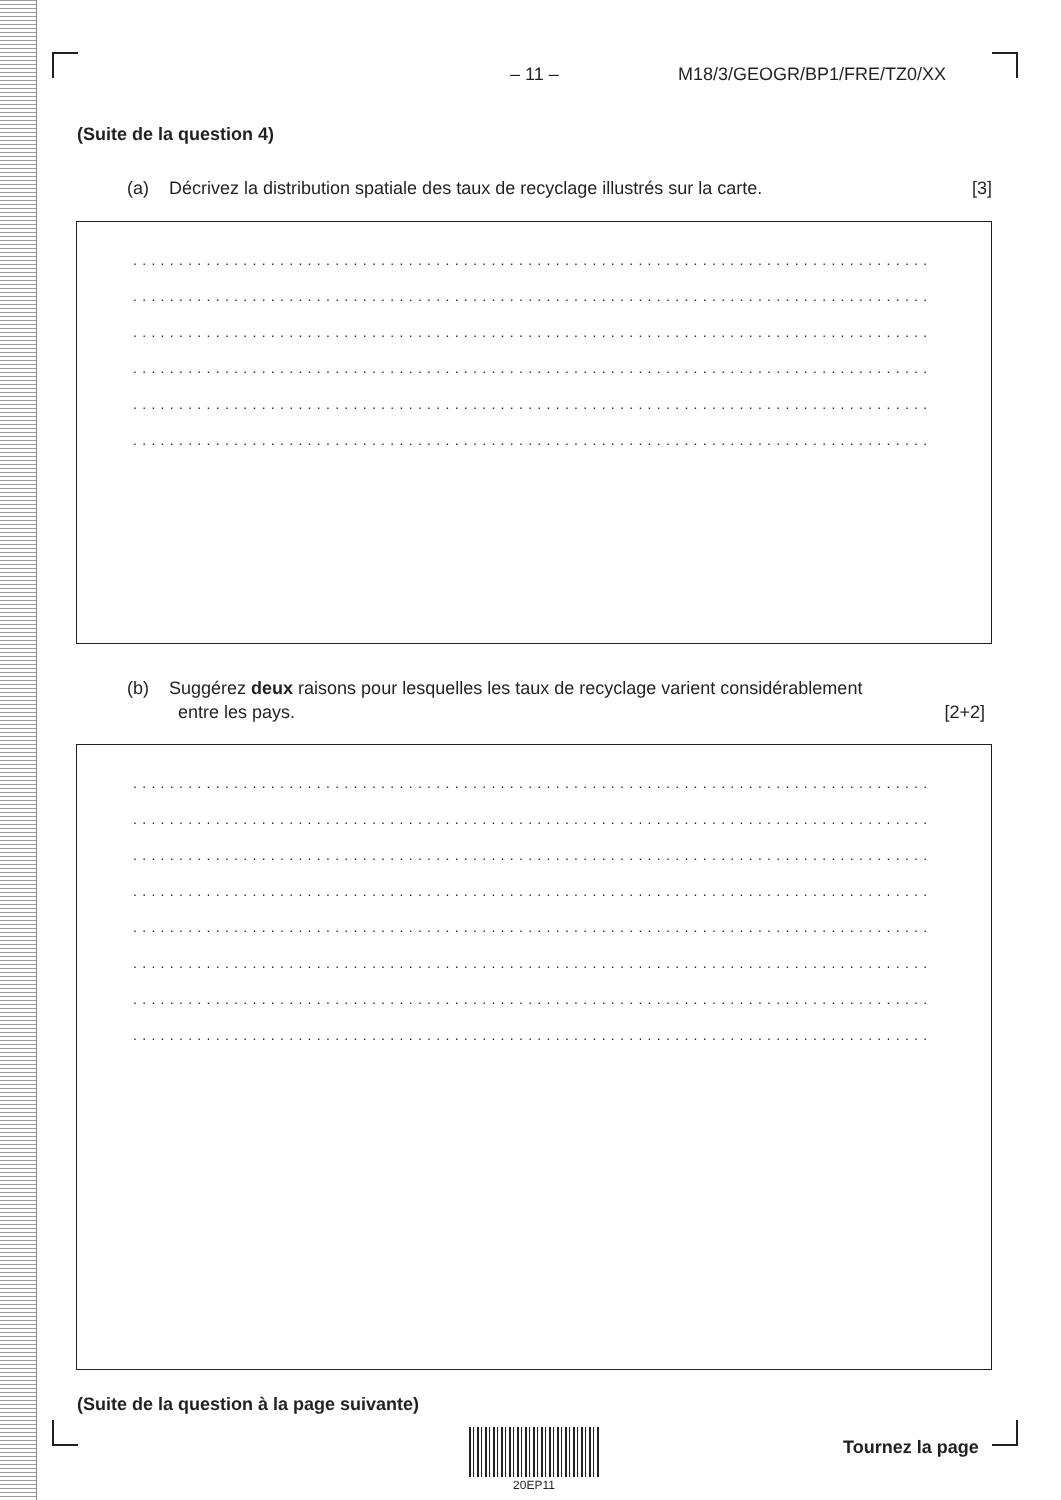– 11 – M18/3/GEOGR/BP1/FRE/TZ0/XX
(Suite de la question 4)
(a) Décrivez la distribution spatiale des taux de recyclage illustrés sur la carte. [3]
......................................................................................................
......................................................................................................
......................................................................................................
......................................................................................................
......................................................................................................
......................................................................................................
(b) Suggérez deux raisons pour lesquelles les taux de recyclage varient considérablement
entre les pays. [2+2]
......................................................................................................
......................................................................................................
......................................................................................................
......................................................................................................
......................................................................................................
......................................................................................................
......................................................................................................
......................................................................................................
(Suite de la question à la page suivante)
20EP11
Tournez la page